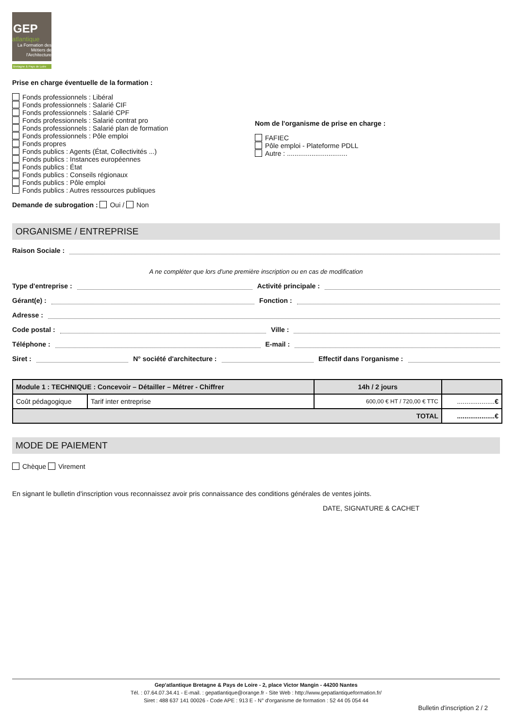GEP
atlantique
La Formation des Métiers de l'Architecture
Bretagne & Pays de Loire
Prise en charge éventuelle de la formation :
Fonds professionnels : Libéral
Fonds professionnels : Salarié CIF
Fonds professionnels : Salarié CPF
Fonds professionnels : Salarié contrat pro
Fonds professionnels : Salarié plan de formation
Fonds professionnels : Pôle emploi
Fonds propres
Fonds publics : Agents (État, Collectivités ...)
Fonds publics : Instances européennes
Fonds publics : État
Fonds publics : Conseils régionaux
Fonds publics : Pôle emploi
Fonds publics : Autres ressources publiques
Nom de l'organisme de prise en charge :
FAFIEC
Pôle emploi - Plateforme PDLL
Autre : ................................
Demande de subrogation : Oui / Non
ORGANISME / ENTREPRISE
Raison Sociale :
A ne compléter que lors d'une première inscription ou en cas de modification
Type d'entreprise : Activité principale :
Gérant(e) : Fonction :
Adresse :
Code postal : Ville :
Téléphone : E-mail :
Siret : N° société d'architecture : Effectif dans l'organisme :
| Module 1 : TECHNIQUE : Concevoir – Détailler – Métrer - Chiffrer | | 14h / 2 jours | |
| Coût pédagogique | Tarif inter entreprise | 600,00 € HT / 720,00 € TTC | .................... € |
| TOTAL | | | .................... € |
MODE DE PAIEMENT
Chèque Virement
En signant le bulletin d'inscription vous reconnaissez avoir pris connaissance des conditions générales de ventes joints.
DATE, SIGNATURE & CACHET
Gep'atlantique Bretagne & Pays de Loire - 2, place Victor Mangin - 44200 Nantes
Tél. : 07.64.07.34.41 - E-mail. : gepatlantique@orange.fr - Site Web : http://www.gepatlantiqueformation.fr/
Siret : 488 637 141 00026 - Code APE : 913 E - N° d'organisme de formation : 52 44 05 054 44
Bulletin d'inscription 2 / 2